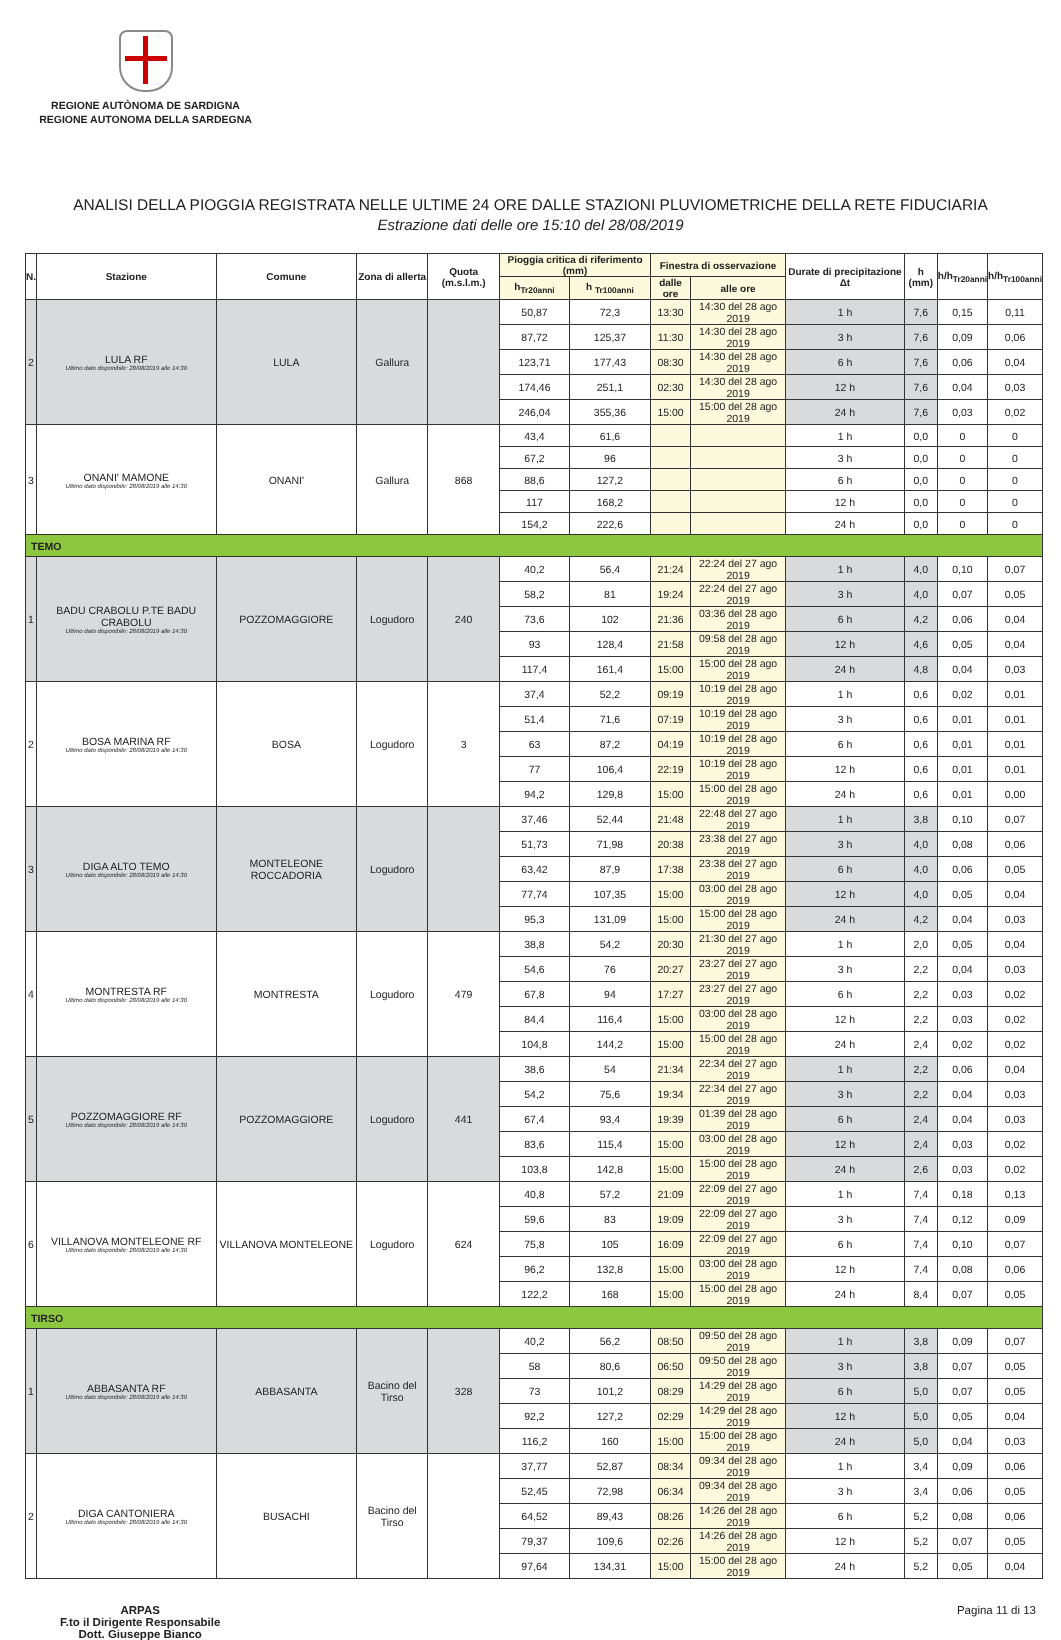REGIONE AUTÒNOMA DE SARDIGNA
REGIONE AUTONOMA DELLA SARDEGNA
ANALISI DELLA PIOGGIA REGISTRATA NELLE ULTIME 24 ORE DALLE STAZIONI PLUVIOMETRICHE DELLA RETE FIDUCIARIA
Estrazione dati delle ore 15:10 del 28/08/2019
| N. | Stazione | Comune | Zona di allerta | Quota (m.s.l.m.) | Pioggia critica di riferimento (mm) | | Finestra di osservazione | | Durate di precipitazione Δt | h (mm) | h/h<sub>Tr20anni</sub> | h/h<sub>Tr100anni</sub> |
| --- | --- | --- | --- | --- | --- | --- | --- | --- | --- | --- | --- | --- |
| | | | | | h<sub>Tr20anni</sub> | h <sub>Tr100anni</sub> | dalle ore | alle ore | | | | |
| 2 | LULA RF Ultimo dato disponibile: 28/08/2019 alle 14:30 | LULA | Gallura | | 50,87 | 72,3 | 13:30 | 14:30 del 28 ago 2019 | 1 h | 7,6 | 0,15 | 0,11 |
| | | | | | 87,72 | 125,37 | 11:30 | 14:30 del 28 ago 2019 | 3 h | 7,6 | 0,09 | 0,06 |
| | | | | | 123,71 | 177,43 | 08:30 | 14:30 del 28 ago 2019 | 6 h | 7,6 | 0,06 | 0,04 |
| | | | | | 174,46 | 251,1 | 02:30 | 14:30 del 28 ago 2019 | 12 h | 7,6 | 0,04 | 0,03 |
| | | | | | 246,04 | 355,36 | 15:00 | 15:00 del 28 ago 2019 | 24 h | 7,6 | 0,03 | 0,02 |
| 3 | ONANI' MAMONE Ultimo dato disponibile: 28/08/2019 alle 14:30 | ONANI' | Gallura | 868 | 43,4 | 61,6 | | | 1 h | 0,0 | 0 | 0 |
| | | | | | 67,2 | 96 | | | 3 h | 0,0 | 0 | 0 |
| | | | | | 88,6 | 127,2 | | | 6 h | 0,0 | 0 | 0 |
| | | | | | 117 | 168,2 | | | 12 h | 0,0 | 0 | 0 |
| | | | | | 154,2 | 222,6 | | | 24 h | 0,0 | 0 | 0 |
| TEMO | | | | | | | | | | | | |
| 1 | BADU CRABOLU P.TE BADU CRABOLU Ultimo dato disponibile: 28/08/2019 alle 14:30 | POZZOMAGGIORE | Logudoro | 240 | 40,2 | 56,4 | 21:24 | 22:24 del 27 ago 2019 | 1 h | 4,0 | 0,10 | 0,07 |
| | | | | | 58,2 | 81 | 19:24 | 22:24 del 27 ago 2019 | 3 h | 4,0 | 0,07 | 0,05 |
| | | | | | 73,6 | 102 | 21:36 | 03:36 del 28 ago 2019 | 6 h | 4,2 | 0,06 | 0,04 |
| | | | | | 93 | 128,4 | 21:58 | 09:58 del 28 ago 2019 | 12 h | 4,6 | 0,05 | 0,04 |
| | | | | | 117,4 | 161,4 | 15:00 | 15:00 del 28 ago 2019 | 24 h | 4,8 | 0,04 | 0,03 |
| 2 | BOSA MARINA RF Ultimo dato disponibile: 28/08/2019 alle 14:30 | BOSA | Logudoro | 3 | 37,4 | 52,2 | 09:19 | 10:19 del 28 ago 2019 | 1 h | 0,6 | 0,02 | 0,01 |
| | | | | | 51,4 | 71,6 | 07:19 | 10:19 del 28 ago 2019 | 3 h | 0,6 | 0,01 | 0,01 |
| | | | | | 63 | 87,2 | 04:19 | 10:19 del 28 ago 2019 | 6 h | 0,6 | 0,01 | 0,01 |
| | | | | | 77 | 106,4 | 22:19 | 10:19 del 28 ago 2019 | 12 h | 0,6 | 0,01 | 0,01 |
| | | | | | 94,2 | 129,8 | 15:00 | 15:00 del 28 ago 2019 | 24 h | 0,6 | 0,01 | 0,00 |
| 3 | DIGA ALTO TEMO Ultimo dato disponibile: 28/08/2019 alle 14:30 | MONTELEONE ROCCADORIA | Logudoro | | 37,46 | 52,44 | 21:48 | 22:48 del 27 ago 2019 | 1 h | 3,8 | 0,10 | 0,07 |
| | | | | | 51,73 | 71,98 | 20:38 | 23:38 del 27 ago 2019 | 3 h | 4,0 | 0,08 | 0,06 |
| | | | | | 63,42 | 87,9 | 17:38 | 23:38 del 27 ago 2019 | 6 h | 4,0 | 0,06 | 0,05 |
| | | | | | 77,74 | 107,35 | 15:00 | 03:00 del 28 ago 2019 | 12 h | 4,0 | 0,05 | 0,04 |
| | | | | | 95,3 | 131,09 | 15:00 | 15:00 del 28 ago 2019 | 24 h | 4,2 | 0,04 | 0,03 |
| 4 | MONTRESTA RF Ultimo dato disponibile: 28/08/2019 alle 14:30 | MONTRESTA | Logudoro | 479 | 38,8 | 54,2 | 20:30 | 21:30 del 27 ago 2019 | 1 h | 2,0 | 0,05 | 0,04 |
| | | | | | 54,6 | 76 | 20:27 | 23:27 del 27 ago 2019 | 3 h | 2,2 | 0,04 | 0,03 |
| | | | | | 67,8 | 94 | 17:27 | 23:27 del 27 ago 2019 | 6 h | 2,2 | 0,03 | 0,02 |
| | | | | | 84,4 | 116,4 | 15:00 | 03:00 del 28 ago 2019 | 12 h | 2,2 | 0,03 | 0,02 |
| | | | | | 104,8 | 144,2 | 15:00 | 15:00 del 28 ago 2019 | 24 h | 2,4 | 0,02 | 0,02 |
| 5 | POZZOMAGGIORE RF Ultimo dato disponibile: 28/08/2019 alle 14:30 | POZZOMAGGIORE | Logudoro | 441 | 38,6 | 54 | 21:34 | 22:34 del 27 ago 2019 | 1 h | 2,2 | 0,06 | 0,04 |
| | | | | | 54,2 | 75,6 | 19:34 | 22:34 del 27 ago 2019 | 3 h | 2,2 | 0,04 | 0,03 |
| | | | | | 67,4 | 93,4 | 19:39 | 01:39 del 28 ago 2019 | 6 h | 2,4 | 0,04 | 0,03 |
| | | | | | 83,6 | 115,4 | 15:00 | 03:00 del 28 ago 2019 | 12 h | 2,4 | 0,03 | 0,02 |
| | | | | | 103,8 | 142,8 | 15:00 | 15:00 del 28 ago 2019 | 24 h | 2,6 | 0,03 | 0,02 |
| 6 | VILLANOVA MONTELEONE RF Ultimo dato disponibile: 28/08/2019 alle 14:30 | VILLANOVA MONTELEONE | Logudoro | 624 | 40,8 | 57,2 | 21:09 | 22:09 del 27 ago 2019 | 1 h | 7,4 | 0,18 | 0,13 |
| | | | | | 59,6 | 83 | 19:09 | 22:09 del 27 ago 2019 | 3 h | 7,4 | 0,12 | 0,09 |
| | | | | | 75,8 | 105 | 16:09 | 22:09 del 27 ago 2019 | 6 h | 7,4 | 0,10 | 0,07 |
| | | | | | 96,2 | 132,8 | 15:00 | 03:00 del 28 ago 2019 | 12 h | 7,4 | 0,08 | 0,06 |
| | | | | | 122,2 | 168 | 15:00 | 15:00 del 28 ago 2019 | 24 h | 8,4 | 0,07 | 0,05 |
| TIRSO | | | | | | | | | | | | |
| 1 | ABBASANTA RF Ultimo dato disponibile: 28/08/2019 alle 14:30 | ABBASANTA | Bacino del Tirso | 328 | 40,2 | 56,2 | 08:50 | 09:50 del 28 ago 2019 | 1 h | 3,8 | 0,09 | 0,07 |
| | | | | | 58 | 80,6 | 06:50 | 09:50 del 28 ago 2019 | 3 h | 3,8 | 0,07 | 0,05 |
| | | | | | 73 | 101,2 | 08:29 | 14:29 del 28 ago 2019 | 6 h | 5,0 | 0,07 | 0,05 |
| | | | | | 92,2 | 127,2 | 02:29 | 14:29 del 28 ago 2019 | 12 h | 5,0 | 0,05 | 0,04 |
| | | | | | 116,2 | 160 | 15:00 | 15:00 del 28 ago 2019 | 24 h | 5,0 | 0,04 | 0,03 |
| 2 | DIGA CANTONIERA Ultimo dato disponibile: 28/08/2019 alle 14:30 | BUSACHI | Bacino del Tirso | | 37,77 | 52,87 | 08:34 | 09:34 del 28 ago 2019 | 1 h | 3,4 | 0,09 | 0,06 |
| | | | | | 52,45 | 72,98 | 06:34 | 09:34 del 28 ago 2019 | 3 h | 3,4 | 0,06 | 0,05 |
| | | | | | 64,52 | 89,43 | 08:26 | 14:26 del 28 ago 2019 | 6 h | 5,2 | 0,08 | 0,06 |
| | | | | | 79,37 | 109,6 | 02:26 | 14:26 del 28 ago 2019 | 12 h | 5,2 | 0,07 | 0,05 |
| | | | | | 97,64 | 134,31 | 15:00 | 15:00 del 28 ago 2019 | 24 h | 5,2 | 0,05 | 0,04 |
ARPAS
F.to il Dirigente Responsabile
Dott. Giuseppe Bianco
Pagina 11 di 13